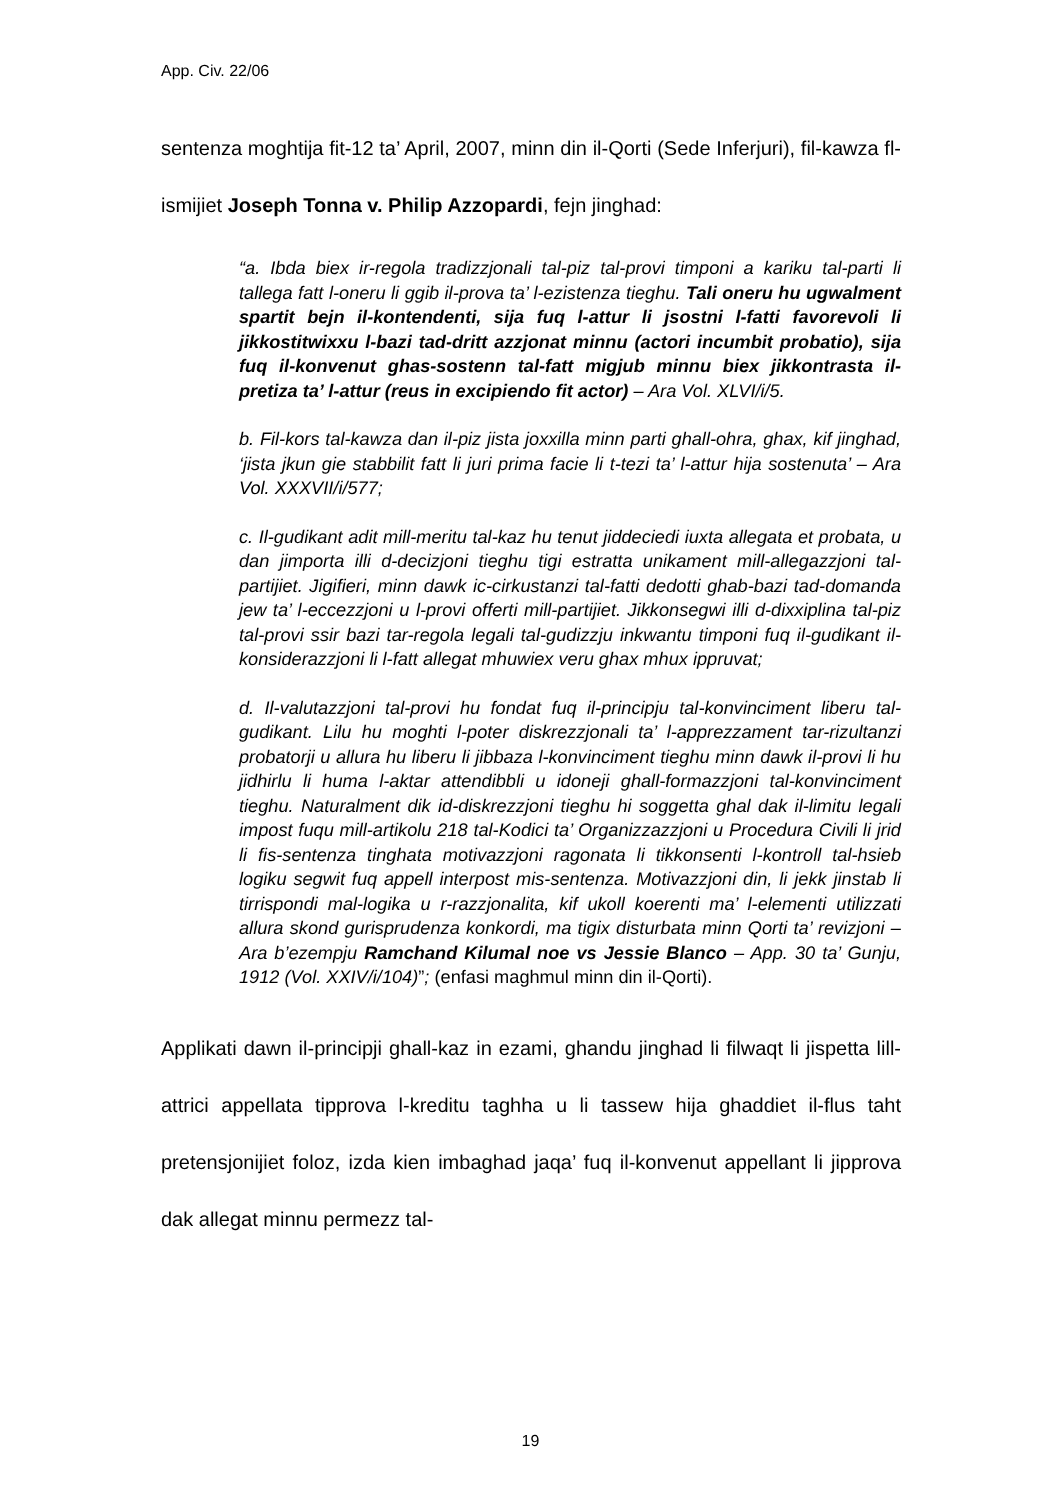App. Civ. 22/06
sentenza moghtija fit-12 ta’ April, 2007, minn din il-Qorti (Sede Inferjuri), fil-kawza fl-ismijiet Joseph Tonna v. Philip Azzopardi, fejn jinghad:
“a. Ibda biex ir-regola tradizzjonali tal-piz tal-provi timponi a kariku tal-parti li tallega fatt l-oneru li ggib il-prova ta’ l-ezistenza tieghu. Tali oneru hu ugwalment spartit bejn il-kontendenti, sija fuq l-attur li jsostni l-fatti favorevoli li jikkostitwixxu l-bazi tad-dritt azzjonat minnu (actori incumbit probatio), sija fuq il-konvenut ghas-sostenn tal-fatt migjub minnu biex jikkontrasta il-pretiza ta’ l-attur (reus in excipiendo fit actor) – Ara Vol. XLVI/i/5.
b. Fil-kors tal-kawza dan il-piz jista joxxilla minn parti ghall-ohra, ghax, kif jinghad, ‘jista jkun gie stabbilit fatt li juri prima facie li t-tezi ta’ l-attur hija sostenuta’ – Ara Vol. XXXVII/i/577;
c. Il-gudikant adit mill-meritu tal-kaz hu tenut jiddeciedi iuxta allegata et probata, u dan jimporta illi d-decizjoni tieghu tigi estratta unikament mill-allegazzjoni tal-partijiet. Jigifieri, minn dawk ic-cirkustanzi tal-fatti dedotti ghab-bazi tad-domanda jew ta’ l-eccezzjoni u l-provi offerti mill-partijiet. Jikkonsegwi illi d-dixxiplina tal-piz tal-provi ssir bazi tar-regola legali tal-gudizzju inkwantu timponi fuq il-gudikant il-konsiderazzjoni li l-fatt allegat mhuwiex veru ghax mhux ippruvat;
d. Il-valutazzjoni tal-provi hu fondat fuq il-principju tal-konvinciment liberu tal-gudikant. Lilu hu moghti l-poter diskrezzjonali ta’ l-apprezzament tar-rizultanzi probatorji u allura hu liberu li jibbaza l-konvinciment tieghu minn dawk il-provi li hu jidhirlu li huma l-aktar attendibbli u idoneji ghall-formazzjoni tal-konvinciment tieghu. Naturalment dik id-diskrezzjoni tieghu hi soggetta ghal dak il-limitu legali impost fuqu mill-artikolu 218 tal-Kodici ta’ Organizzazzjoni u Procedura Civili li jrid li fis-sentenza tinghata motivazzjoni ragonata li tikkonsenti l-kontroll tal-hsieb logiku segwit fuq appell interpost mis-sentenza. Motivazzjoni din, li jekk jinstab li tirrispondi mal-logika u r-razzjonalita, kif ukoll koerenti ma’ l-elementi utilizzati allura skond gurisprudenza konkordi, ma tigix disturbata minn Qorti ta’ revizjoni – Ara b’ezempju Ramchand Kilumal noe vs Jessie Blanco – App. 30 ta’ Gunju, 1912 (Vol. XXIV/i/104)”; (enfasi maghmul minn din il-Qorti).
Applikati dawn il-principji ghall-kaz in ezami, ghandu jinghad li filwaqt li jispetta lill-attrici appellata tipprova l-kreditu taghha u li tassew hija ghaddiet il-flus taht pretensjonijiet foloz, izda kien imbaghad jaqa’ fuq il-konvenut appellant li jipprova dak allegat minnu permezz tal-
19